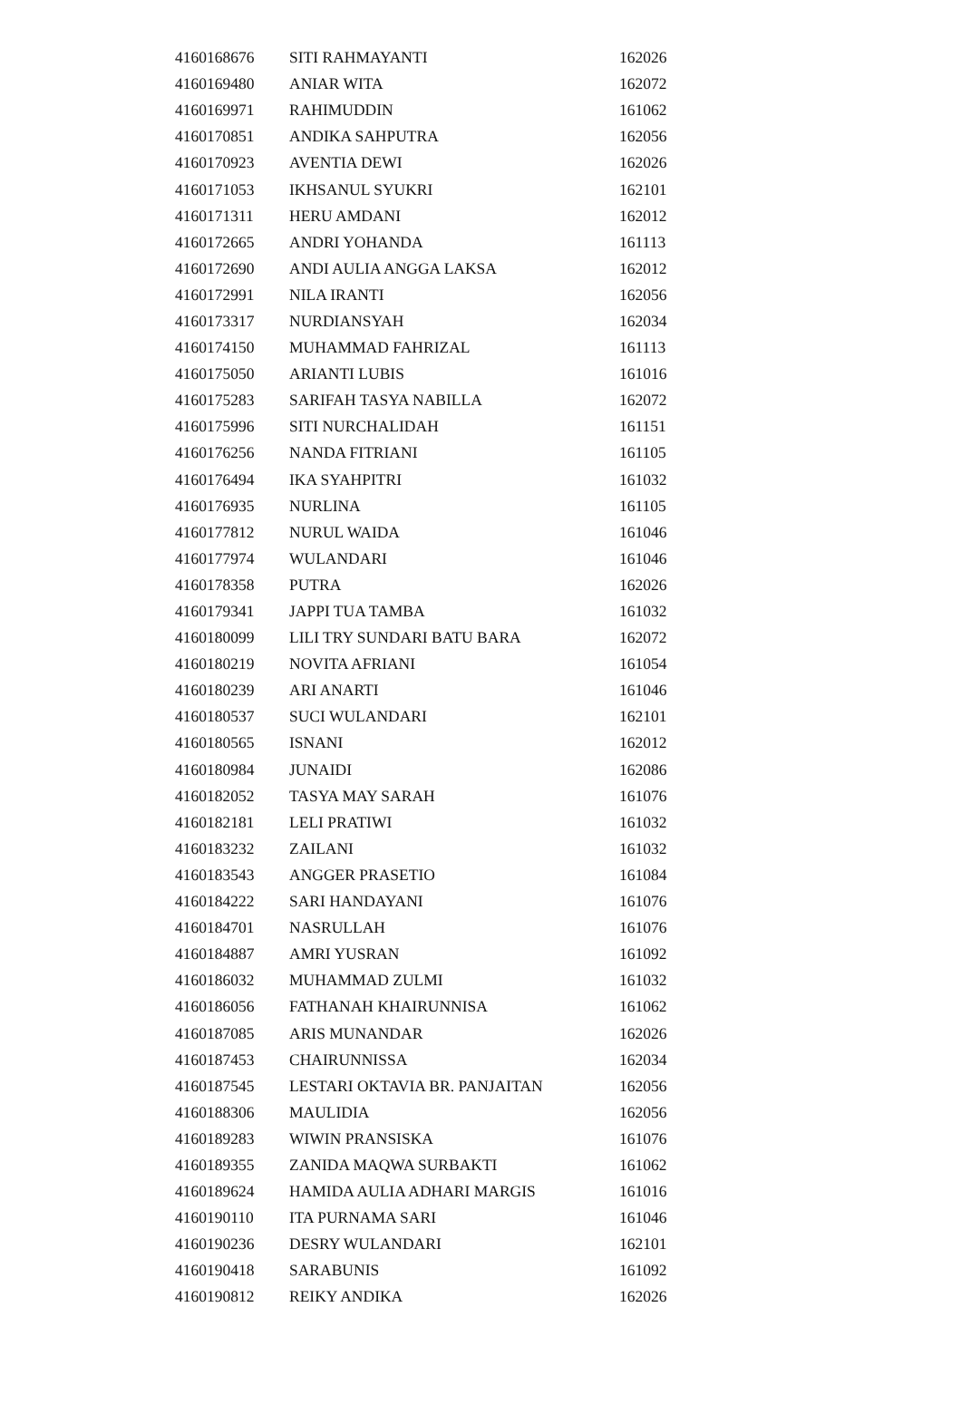| 4160168676 | SITI RAHMAYANTI | 162026 |
| 4160169480 | ANIAR WITA | 162072 |
| 4160169971 | RAHIMUDDIN | 161062 |
| 4160170851 | ANDIKA SAHPUTRA | 162056 |
| 4160170923 | AVENTIA DEWI | 162026 |
| 4160171053 | IKHSANUL SYUKRI | 162101 |
| 4160171311 | HERU AMDANI | 162012 |
| 4160172665 | ANDRI YOHANDA | 161113 |
| 4160172690 | ANDI AULIA ANGGA LAKSA | 162012 |
| 4160172991 | NILA IRANTI | 162056 |
| 4160173317 | NURDIANSYAH | 162034 |
| 4160174150 | MUHAMMAD FAHRIZAL | 161113 |
| 4160175050 | ARIANTI LUBIS | 161016 |
| 4160175283 | SARIFAH TASYA NABILLA | 162072 |
| 4160175996 | SITI NURCHALIDAH | 161151 |
| 4160176256 | NANDA FITRIANI | 161105 |
| 4160176494 | IKA SYAHPITRI | 161032 |
| 4160176935 | NURLINA | 161105 |
| 4160177812 | NURUL WAIDA | 161046 |
| 4160177974 | WULANDARI | 161046 |
| 4160178358 | PUTRA | 162026 |
| 4160179341 | JAPPI TUA TAMBA | 161032 |
| 4160180099 | LILI TRY SUNDARI BATU BARA | 162072 |
| 4160180219 | NOVITA AFRIANI | 161054 |
| 4160180239 | ARI ANARTI | 161046 |
| 4160180537 | SUCI WULANDARI | 162101 |
| 4160180565 | ISNANI | 162012 |
| 4160180984 | JUNAIDI | 162086 |
| 4160182052 | TASYA MAY SARAH | 161076 |
| 4160182181 | LELI PRATIWI | 161032 |
| 4160183232 | ZAILANI | 161032 |
| 4160183543 | ANGGER PRASETIO | 161084 |
| 4160184222 | SARI HANDAYANI | 161076 |
| 4160184701 | NASRULLAH | 161076 |
| 4160184887 | AMRI YUSRAN | 161092 |
| 4160186032 | MUHAMMAD ZULMI | 161032 |
| 4160186056 | FATHANAH KHAIRUNNISA | 161062 |
| 4160187085 | ARIS MUNANDAR | 162026 |
| 4160187453 | CHAIRUNNISSA | 162034 |
| 4160187545 | LESTARI OKTAVIA BR. PANJAITAN | 162056 |
| 4160188306 | MAULIDIA | 162056 |
| 4160189283 | WIWIN PRANSISKA | 161076 |
| 4160189355 | ZANIDA MAQWA SURBAKTI | 161062 |
| 4160189624 | HAMIDA AULIA ADHARI MARGIS | 161016 |
| 4160190110 | ITA PURNAMA SARI | 161046 |
| 4160190236 | DESRY WULANDARI | 162101 |
| 4160190418 | SARABUNIS | 161092 |
| 4160190812 | REIKY ANDIKA | 162026 |